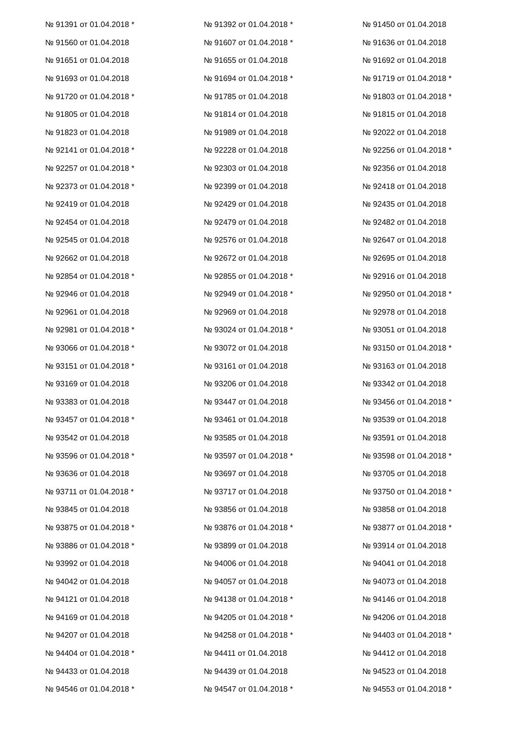| № 91391 от 01.04.2018 * | № 91392 от 01.04.2018 * | № 91450 от 01.04.2018 |
| № 91560 от 01.04.2018 | № 91607 от 01.04.2018 * | № 91636 от 01.04.2018 |
| № 91651 от 01.04.2018 | № 91655 от 01.04.2018 | № 91692 от 01.04.2018 |
| № 91693 от 01.04.2018 | № 91694 от 01.04.2018 * | № 91719 от 01.04.2018 * |
| № 91720 от 01.04.2018 * | № 91785 от 01.04.2018 | № 91803 от 01.04.2018 * |
| № 91805 от 01.04.2018 | № 91814 от 01.04.2018 | № 91815 от 01.04.2018 |
| № 91823 от 01.04.2018 | № 91989 от 01.04.2018 | № 92022 от 01.04.2018 |
| № 92141 от 01.04.2018 * | № 92228 от 01.04.2018 | № 92256 от 01.04.2018 * |
| № 92257 от 01.04.2018 * | № 92303 от 01.04.2018 | № 92356 от 01.04.2018 |
| № 92373 от 01.04.2018 * | № 92399 от 01.04.2018 | № 92418 от 01.04.2018 |
| № 92419 от 01.04.2018 | № 92429 от 01.04.2018 | № 92435 от 01.04.2018 |
| № 92454 от 01.04.2018 | № 92479 от 01.04.2018 | № 92482 от 01.04.2018 |
| № 92545 от 01.04.2018 | № 92576 от 01.04.2018 | № 92647 от 01.04.2018 |
| № 92662 от 01.04.2018 | № 92672 от 01.04.2018 | № 92695 от 01.04.2018 |
| № 92854 от 01.04.2018 * | № 92855 от 01.04.2018 * | № 92916 от 01.04.2018 |
| № 92946 от 01.04.2018 | № 92949 от 01.04.2018 * | № 92950 от 01.04.2018 * |
| № 92961 от 01.04.2018 | № 92969 от 01.04.2018 | № 92978 от 01.04.2018 |
| № 92981 от 01.04.2018 * | № 93024 от 01.04.2018 * | № 93051 от 01.04.2018 |
| № 93066 от 01.04.2018 * | № 93072 от 01.04.2018 | № 93150 от 01.04.2018 * |
| № 93151 от 01.04.2018 * | № 93161 от 01.04.2018 | № 93163 от 01.04.2018 |
| № 93169 от 01.04.2018 | № 93206 от 01.04.2018 | № 93342 от 01.04.2018 |
| № 93383 от 01.04.2018 | № 93447 от 01.04.2018 | № 93456 от 01.04.2018 * |
| № 93457 от 01.04.2018 * | № 93461 от 01.04.2018 | № 93539 от 01.04.2018 |
| № 93542 от 01.04.2018 | № 93585 от 01.04.2018 | № 93591 от 01.04.2018 |
| № 93596 от 01.04.2018 * | № 93597 от 01.04.2018 * | № 93598 от 01.04.2018 * |
| № 93636 от 01.04.2018 | № 93697 от 01.04.2018 | № 93705 от 01.04.2018 |
| № 93711 от 01.04.2018 * | № 93717 от 01.04.2018 | № 93750 от 01.04.2018 * |
| № 93845 от 01.04.2018 | № 93856 от 01.04.2018 | № 93858 от 01.04.2018 |
| № 93875 от 01.04.2018 * | № 93876 от 01.04.2018 * | № 93877 от 01.04.2018 * |
| № 93886 от 01.04.2018 * | № 93899 от 01.04.2018 | № 93914 от 01.04.2018 |
| № 93992 от 01.04.2018 | № 94006 от 01.04.2018 | № 94041 от 01.04.2018 |
| № 94042 от 01.04.2018 | № 94057 от 01.04.2018 | № 94073 от 01.04.2018 |
| № 94121 от 01.04.2018 | № 94138 от 01.04.2018 * | № 94146 от 01.04.2018 |
| № 94169 от 01.04.2018 | № 94205 от 01.04.2018 * | № 94206 от 01.04.2018 |
| № 94207 от 01.04.2018 | № 94258 от 01.04.2018 * | № 94403 от 01.04.2018 * |
| № 94404 от 01.04.2018 * | № 94411 от 01.04.2018 | № 94412 от 01.04.2018 |
| № 94433 от 01.04.2018 | № 94439 от 01.04.2018 | № 94523 от 01.04.2018 |
| № 94546 от 01.04.2018 * | № 94547 от 01.04.2018 * | № 94553 от 01.04.2018 * |